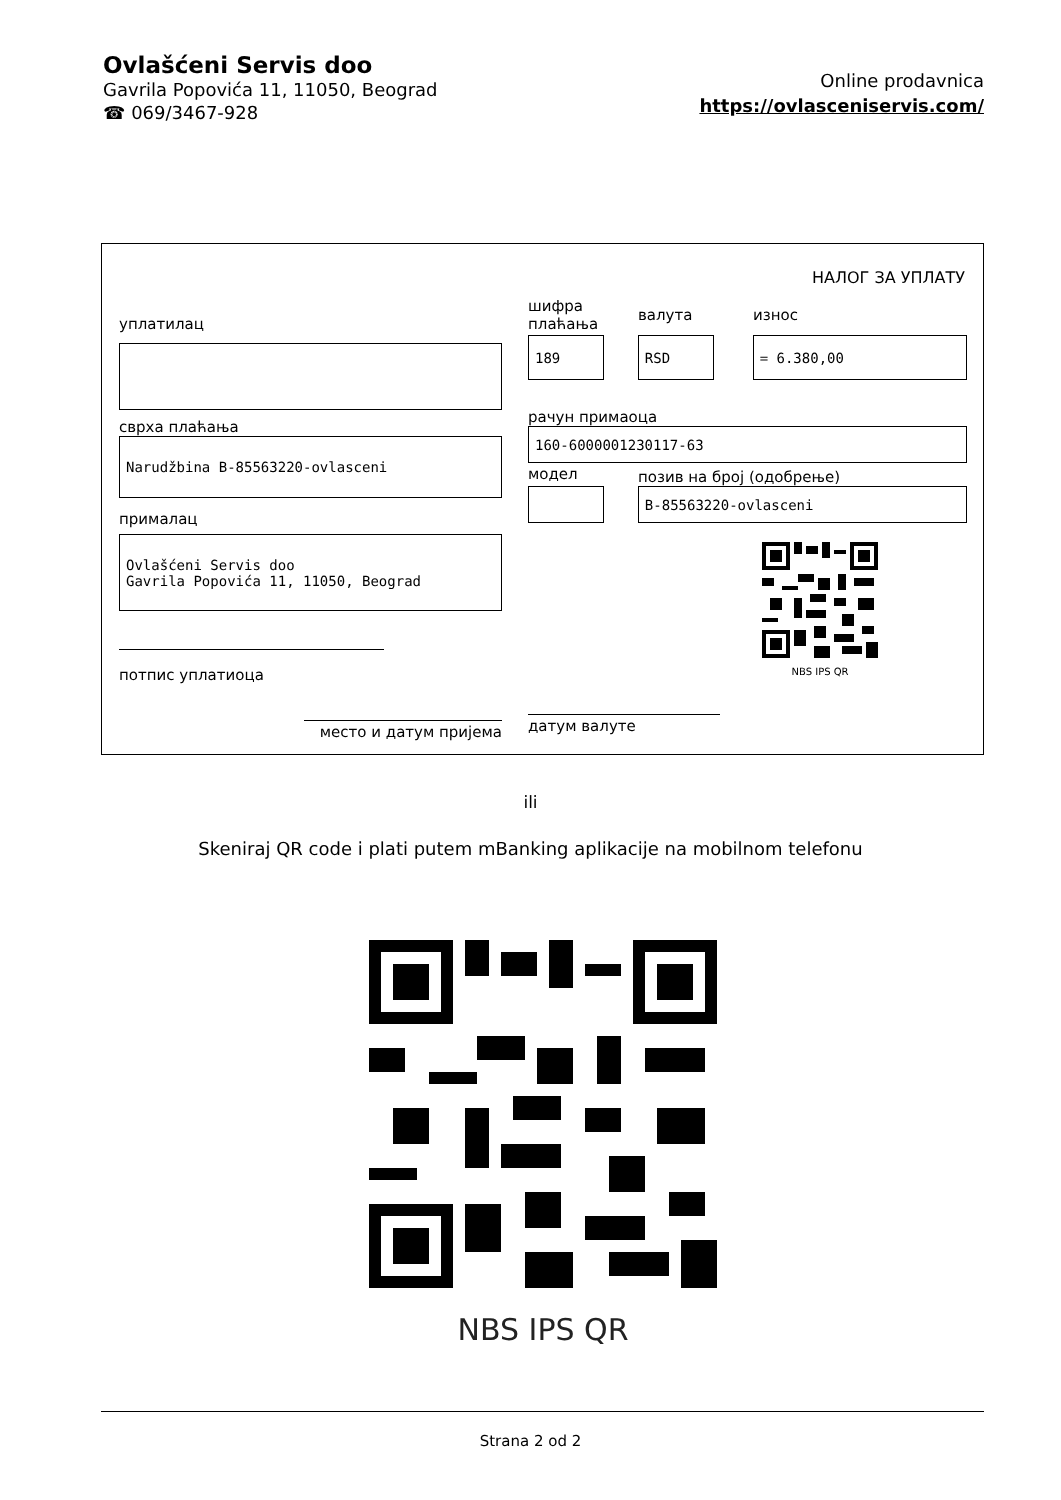Ovlašćeni Servis doo
Gavrila Popovića 11, 11050, Beograd
☎ 069/3467-928
Online prodavnica
https://ovlasceniservis.com/
НАЛОГ ЗА УПЛАТУ
уплатилац
сврха плаћања
Narudžbina B-85563220-ovlasceni
прималац
Ovlašćeni Servis doo
Gavrila Popovića 11, 11050, Beograd
потпис уплатиоца
место и датум пријема
шифра
плаћања
валута износ
189 RSD = 6.380,00
рачун примаоца
160-6000001230117-63
модел
позив на број (одобрење)
B-85563220-ovlasceni
NBS IPS QR
датум валуте
ili
Skeniraj QR code i plati putem mBanking aplikacije na mobilnom telefonu
NBS IPS QR
Strana 2 od 2